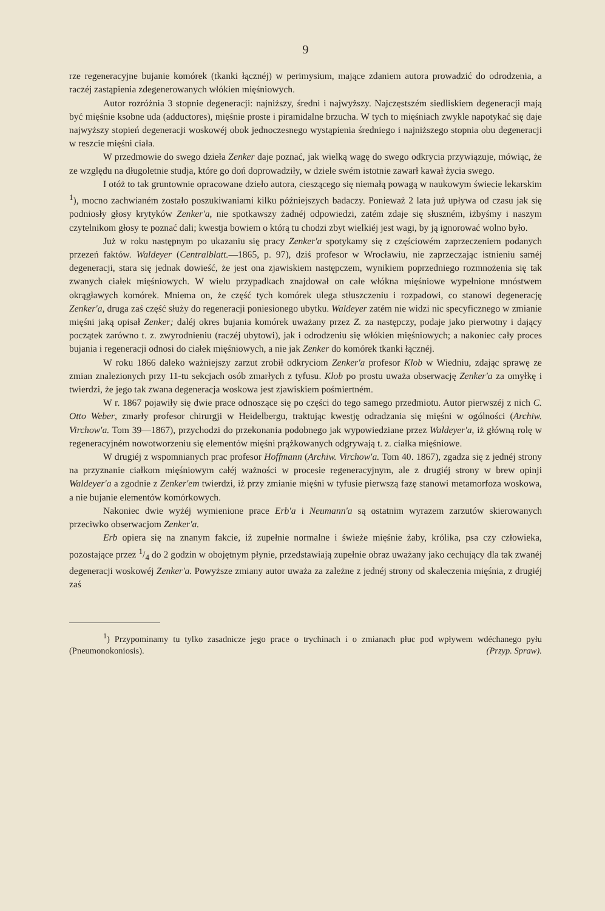9
rze regeneracyjne bujanie komórek (tkanki łącznéj) w perimysium, mające zdaniem autora prowadzić do odrodzenia, a raczéj zastąpienia zdegenerowanych włókien mięśniowych.
Autor rozróżnia 3 stopnie degeneracji: najniższy, średni i najwyższy. Najczęstszém siedliskiem degeneracji mają być mięśnie ksobne uda (adductores), mięśnie proste i piramidalne brzucha. W tych to mięśniach zwykle napotykać się daje najwyższy stopień degeneracji woskowéj obok jednoczesnego wystąpienia średniego i najniższego stopnia obu degeneracji w reszcie mięśni ciała.
W przedmowie do swego dzieła Zenker daje poznać, jak wielką wagę do swego odkrycia przywiązuje, mówiąc, że ze względu na długoletnie studja, które go doń doprowadziły, w dziele swém istotnie zawarł kawał życia swego.
I otóż to tak gruntownie opracowane dzieło autora, cieszącego się niemałą powagą w naukowym świecie lekarskim <sup>1</sup>), mocno zachwianém zostało poszukiwaniami kilku późniejszych badaczy. Ponieważ 2 lata już upływa od czasu jak się podniosły głosy krytyków Zenker'a, nie spotkawszy żadnéj odpowiedzi, zatém zdaje się słuszném, iżbyśmy i naszym czytelnikom głosy te poznać dali; kwestja bowiem o którą tu chodzi zbyt wielkiéj jest wagi, by ją ignorować wolno było.
Już w roku następnym po ukazaniu się pracy Zenker'a spotykamy się z częściowém zaprzeczeniem podanych przezeń faktów. Waldeyer (Centralblatt.—1865, p. 97), dziś profesor w Wrocławiu, nie zaprzeczając istnieniu saméj degeneracji, stara się jednak dowieść, że jest ona zjawiskiem następczem, wynikiem poprzedniego rozmnożenia się tak zwanych ciałek mięśniowych. W wielu przypadkach znajdował on całe włókna mięśniowe wypełnione mnóstwem okrągławych komórek. Mniema on, że część tych komórek ulega stłuszczeniu i rozpadowi, co stanowi degenerację Zenker'a, druga zaś część służy do regeneracji poniesionego ubytku. Waldeyer zatém nie widzi nic specyficznego w zmianie mięśni jaką opisał Zenker; daléj okres bujania komórek uważany przez Z. za następczy, podaje jako pierwotny i dający początek zarówno t. z. zwyrodnieniu (raczéj ubytowi), jak i odrodzeniu się włókien mięśniowych; a nakoniec cały proces bujania i regeneracji odnosi do ciałek mięśniowych, a nie jak Zenker do komórek tkanki łącznéj.
W roku 1866 daleko ważniejszy zarzut zrobił odkryciom Zenker'a profesor Klob w Wiedniu, zdając sprawę ze zmian znalezionych przy 11-tu sekcjach osób zmarłych z tyfusu. Klob po prostu uważa obserwację Zenker'a za omyłkę i twierdzi, że jego tak zwana degeneracja woskowa jest zjawiskiem pośmiertném.
W r. 1867 pojawiły się dwie prace odnoszące się po części do tego samego przedmiotu. Autor pierwszéj z nich C. Otto Weber, zmarły profesor chirurgji w Heidelbergu, traktując kwestję odradzania się mięśni w ogólności (Archiw. Virchow'a. Tom 39—1867), przychodzi do przekonania podobnego jak wypowiedziane przez Waldeyer'a, iż główną rolę w regeneracyjném nowotworzeniu się elementów mięśni prążkowanych odgrywają t. z. ciałka mięśniowe.
W drugiéj z wspomnianych prac profesor Hoffmann (Archiw. Virchow'a. Tom 40. 1867), zgadza się z jednéj strony na przyznanie ciałkom mięśniowym całéj ważności w procesie regeneracyjnym, ale z drugiéj strony w brew opinji Waldeyer'a a zgodnie z Zenker'em twierdzi, iż przy zmianie mięśni w tyfusie pierwszą fazę stanowi metamorfoza woskowa, a nie bujanie elementów komórkowych.
Nakoniec dwie wyżéj wymienione prace Erb'a i Neumann'a są ostatnim wyrazem zarzutów skierowanych przeciwko obserwacjom Zenker'a.
Erb opiera się na znanym fakcie, iż zupełnie normalne i świeże mięśnie żaby, królika, psa czy człowieka, pozostające przez 1/4 do 2 godzin w obojętnym płynie, przedstawiają zupełnie obraz uważany jako cechujący dla tak zwanéj degeneracji woskowéj Zenker'a. Powyższe zmiany autor uważa za zależne z jednéj strony od skaleczenia mięśnia, z drugiéj zaś
<sup>1</sup>) Przypominamy tu tylko zasadnicze jego prace o trychinach i o zmianach płuc pod wpływem wdéchanego pyłu (Pneumonokoniosis). (Przyp. Spraw).